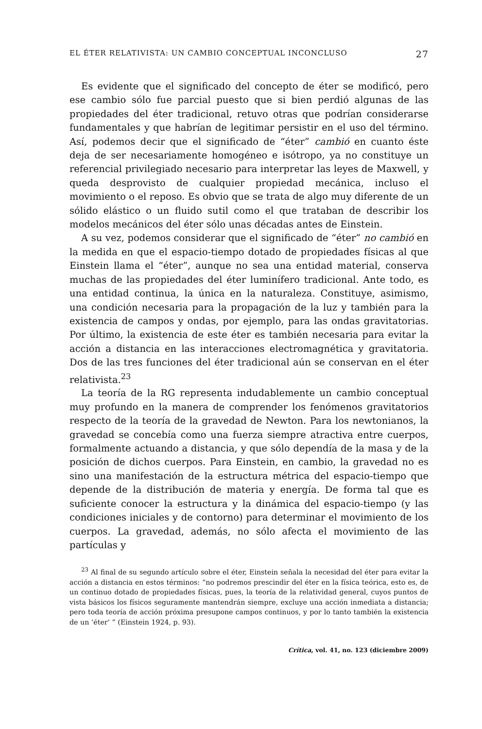EL ÉTER RELATIVISTA: UN CAMBIO CONCEPTUAL INCONCLUSO 27
Es evidente que el significado del concepto de éter se modificó, pero ese cambio sólo fue parcial puesto que si bien perdió algunas de las propiedades del éter tradicional, retuvo otras que podrían considerarse fundamentales y que habrían de legitimar persistir en el uso del término. Así, podemos decir que el significado de “éter” cambió en cuanto éste deja de ser necesariamente homogéneo e isótropo, ya no constituye un referencial privilegiado necesario para interpretar las leyes de Maxwell, y queda desprovisto de cualquier propiedad mecánica, incluso el movimiento o el reposo. Es obvio que se trata de algo muy diferente de un sólido elástico o un fluido sutil como el que trataban de describir los modelos mecánicos del éter sólo unas décadas antes de Einstein.
A su vez, podemos considerar que el significado de “éter” no cambió en la medida en que el espacio-tiempo dotado de propiedades físicas al que Einstein llama el “éter”, aunque no sea una entidad material, conserva muchas de las propiedades del éter luminífero tradicional. Ante todo, es una entidad continua, la única en la naturaleza. Constituye, asimismo, una condición necesaria para la propagación de la luz y también para la existencia de campos y ondas, por ejemplo, para las ondas gravitatorias. Por último, la existencia de este éter es también necesaria para evitar la acción a distancia en las interacciones electromagnética y gravitatoria. Dos de las tres funciones del éter tradicional aún se conservan en el éter relativista.<sup>23</sup>
La teoría de la RG representa indudablemente un cambio conceptual muy profundo en la manera de comprender los fenómenos gravitatorios respecto de la teoría de la gravedad de Newton. Para los newtonianos, la gravedad se concebía como una fuerza siempre atractiva entre cuerpos, formalmente actuando a distancia, y que sólo dependía de la masa y de la posición de dichos cuerpos. Para Einstein, en cambio, la gravedad no es sino una manifestación de la estructura métrica del espacio-tiempo que depende de la distribución de materia y energía. De forma tal que es suficiente conocer la estructura y la dinámica del espacio-tiempo (y las condiciones iniciales y de contorno) para determinar el movimiento de los cuerpos. La gravedad, además, no sólo afecta el movimiento de las partículas y
<sup>23</sup> Al final de su segundo artículo sobre el éter, Einstein señala la necesidad del éter para evitar la acción a distancia en estos términos: “no podremos prescindir del éter en la física teórica, esto es, de un continuo dotado de propiedades físicas, pues, la teoría de la relatividad general, cuyos puntos de vista básicos los físicos seguramente mantendrán siempre, excluye una acción inmediata a distancia; pero toda teoría de acción próxima presupone campos continuos, y por lo tanto también la existencia de un ‘éter’ ” (Einstein 1924, p. 93).
Crítica, vol. 41, no. 123 (diciembre 2009)